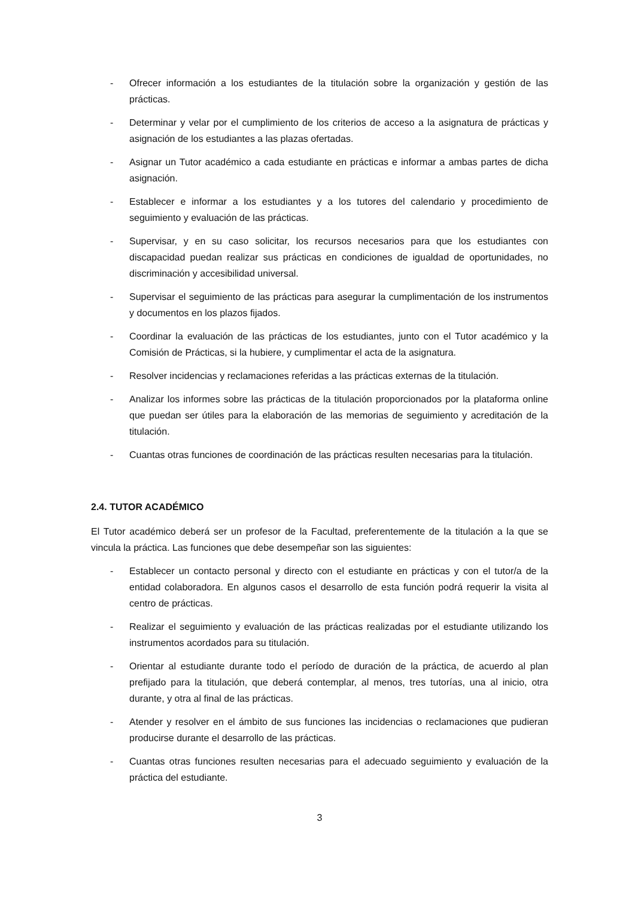- Ofrecer información a los estudiantes de la titulación sobre la organización y gestión de las prácticas.
- Determinar y velar por el cumplimiento de los criterios de acceso a la asignatura de prácticas y asignación de los estudiantes a las plazas ofertadas.
- Asignar un Tutor académico a cada estudiante en prácticas e informar a ambas partes de dicha asignación.
- Establecer e informar a los estudiantes y a los tutores del calendario y procedimiento de seguimiento y evaluación de las prácticas.
- Supervisar, y en su caso solicitar, los recursos necesarios para que los estudiantes con discapacidad puedan realizar sus prácticas en condiciones de igualdad de oportunidades, no discriminación y accesibilidad universal.
- Supervisar el seguimiento de las prácticas para asegurar la cumplimentación de los instrumentos y documentos en los plazos fijados.
- Coordinar la evaluación de las prácticas de los estudiantes, junto con el Tutor académico y la Comisión de Prácticas, si la hubiere, y cumplimentar el acta de la asignatura.
- Resolver incidencias y reclamaciones referidas a las prácticas externas de la titulación.
- Analizar los informes sobre las prácticas de la titulación proporcionados por la plataforma online que puedan ser útiles para la elaboración de las memorias de seguimiento y acreditación de la titulación.
- Cuantas otras funciones de coordinación de las prácticas resulten necesarias para la titulación.
2.4. TUTOR ACADÉMICO
El Tutor académico deberá ser un profesor de la Facultad, preferentemente de la titulación a la que se vincula la práctica. Las funciones que debe desempeñar son las siguientes:
- Establecer un contacto personal y directo con el estudiante en prácticas y con el tutor/a de la entidad colaboradora. En algunos casos el desarrollo de esta función podrá requerir la visita al centro de prácticas.
- Realizar el seguimiento y evaluación de las prácticas realizadas por el estudiante utilizando los instrumentos acordados para su titulación.
- Orientar al estudiante durante todo el período de duración de la práctica, de acuerdo al plan prefijado para la titulación, que deberá contemplar, al menos, tres tutorías, una al inicio, otra durante, y otra al final de las prácticas.
- Atender y resolver en el ámbito de sus funciones las incidencias o reclamaciones que pudieran producirse durante el desarrollo de las prácticas.
- Cuantas otras funciones resulten necesarias para el adecuado seguimiento y evaluación de la práctica del estudiante.
3